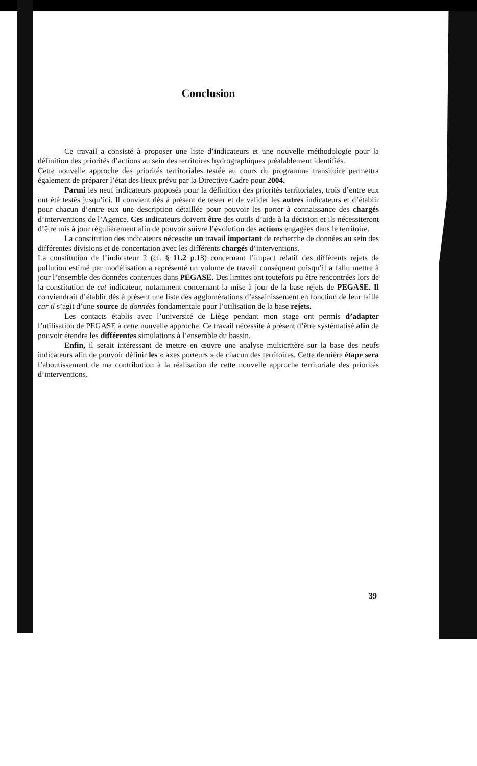Conclusion
Ce travail a consisté à proposer une liste d’indicateurs et une nouvelle méthodologie pour la définition des priorités d’actions au sein des territoires hydrographiques préalablement identifiés.
Cette nouvelle approche des priorités territoriales testée au cours du programme transitoire permettra également de préparer l’état des lieux prévu par la Directive Cadre pour 2004.
Parmi les neuf indicateurs proposés pour la définition des priorités territoriales, trois d’entre eux ont été testés jusqu’ici. Il convient dès à présent de tester et de valider les autres indicateurs et d’établir pour chacun d’entre eux une description détaillée pour pouvoir les porter à connaissance des chargés d’interventions de l’Agence. Ces indicateurs doivent être des outils d’aide à la décision et ils nécessiteront d’être mis à jour régulièrement afin de pouvoir suivre l’évolution des actions engagées dans le territoire.
La constitution des indicateurs nécessite un travail important de recherche de données au sein des différentes divisions et de concertation avec les différents chargés d‘interventions.
La constitution de l’indicateur 2 (cf. § 11.2 p.18) concernant l’impact relatif des différents rejets de pollution estimé par modélisation a représenté un volume de travail conséquent puisqu’il a fallu mettre à jour l’ensemble des données contenues dans PEGASE. Des limites ont toutefois pu être rencontrées lors de la constitution de cet indicateur, notamment concernant la mise à jour de la base rejets de PEGASE. Il conviendrait d’établir dès à présent une liste des agglomérations d’assainissement en fonction de leur taille car il s’agit d’une source de données fondamentale pour l’utilisation de la base rejets.
Les contacts établis avec l’université de Liège pendant mon stage ont permis d’adapter l’utilisation de PEGASE à cette nouvelle approche. Ce travail nécessite à présent d’être systématisé afin de pouvoir étendre les différentes simulations à l’ensemble du bassin.
Enfin, il serait intéressant de mettre en œuvre une analyse multicritère sur la base des neufs indicateurs afin de pouvoir définir les « axes porteurs » de chacun des territoires. Cette dernière étape sera l’aboutissement de ma contribution à la réalisation de cette nouvelle approche territoriale des priorités d’interventions.
39